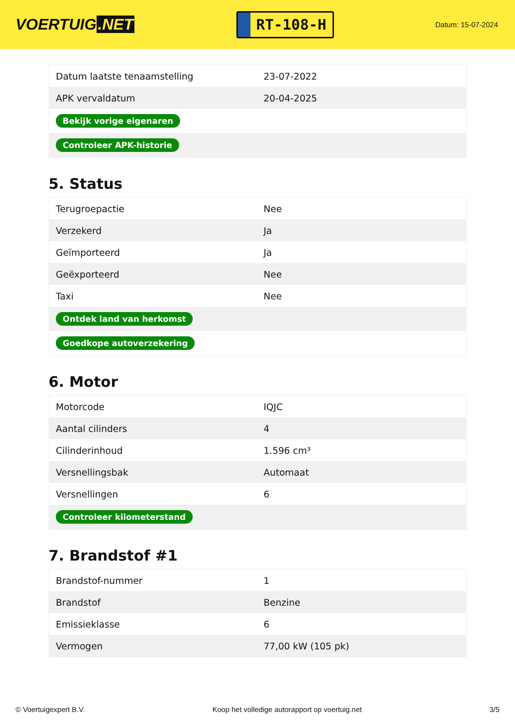VOERTUIG.NET
RT-108-H
Datum: 15-07-2024
| Datum laatste tenaamstelling | 23-07-2022 |
| APK vervaldatum | 20-04-2025 |
| Bekijk vorige eigenaren | |
| Controleer APK-historie | |
5. Status
| Terugroepactie | Nee |
| Verzekerd | Ja |
| Geïmporteerd | Ja |
| Geëxporteerd | Nee |
| Taxi | Nee |
| Ontdek land van herkomst | |
| Goedkope autoverzekering | |
6. Motor
| Motorcode | IQJC |
| Aantal cilinders | 4 |
| Cilinderinhoud | 1.596 cm³ |
| Versnellingsbak | Automaat |
| Versnellingen | 6 |
| Controleer kilometerstand | |
7. Brandstof #1
| Brandstof-nummer | 1 |
| Brandstof | Benzine |
| Emissieklasse | 6 |
| Vermogen | 77,00 kW (105 pk) |
© Voertuigexpert B.V. Koop het volledige autorapport op voertuig.net 3/5